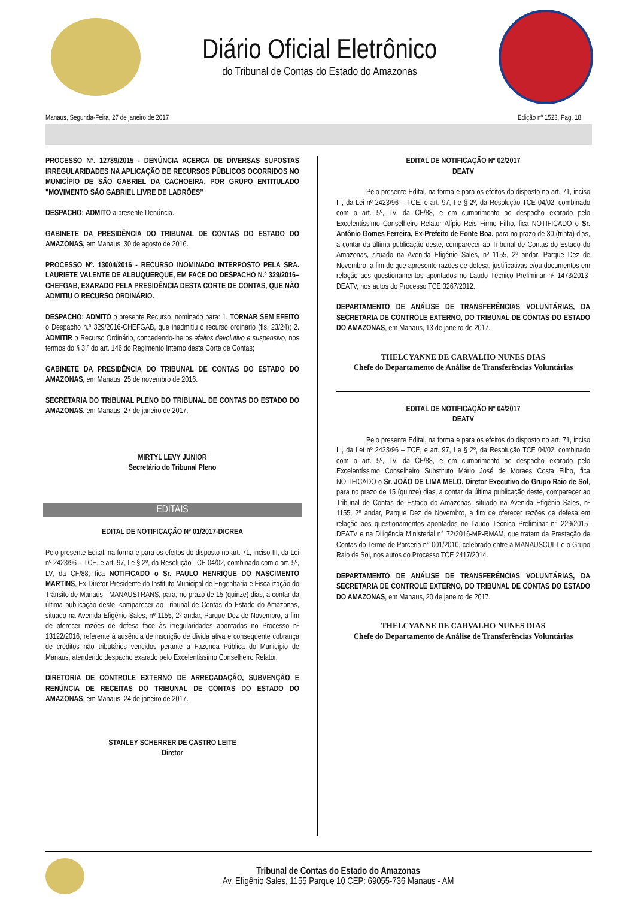Diário Oficial Eletrônico
do Tribunal de Contas do Estado do Amazonas
Manaus, Segunda-Feira, 27 de janeiro de 2017 Edição nº 1523, Pag. 18
PROCESSO Nº. 12789/2015 - DENÚNCIA ACERCA DE DIVERSAS SUPOSTAS IRREGULARIDADES NA APLICAÇÃO DE RECURSOS PÚBLICOS OCORRIDOS NO MUNICÍPIO DE SÃO GABRIEL DA CACHOEIRA, POR GRUPO ENTITULADO "MOVIMENTO SÃO GABRIEL LIVRE DE LADRÕES”
DESPACHO: ADMITO a presente Denúncia.
GABINETE DA PRESIDÊNCIA DO TRIBUNAL DE CONTAS DO ESTADO DO AMAZONAS, em Manaus, 30 de agosto de 2016.
PROCESSO Nº. 13004/2016 - RECURSO INOMINADO INTERPOSTO PELA SRA. LAURIETE VALENTE DE ALBUQUERQUE, EM FACE DO DESPACHO N.º 329/2016–CHEFGAB, EXARADO PELA PRESIDÊNCIA DESTA CORTE DE CONTAS, QUE NÃO ADMITIU O RECURSO ORDINÁRIO.
DESPACHO: ADMITO o presente Recurso Inominado para: 1. TORNAR SEM EFEITO o Despacho n.º 329/2016-CHEFGAB, que inadmitiu o recurso ordinário (fls. 23/24); 2. ADMITIR o Recurso Ordinário, concedendo-lhe os efeitos devolutivo e suspensivo, nos termos do § 3.º do art. 146 do Regimento Interno desta Corte de Contas;
GABINETE DA PRESIDÊNCIA DO TRIBUNAL DE CONTAS DO ESTADO DO AMAZONAS, em Manaus, 25 de novembro de 2016.
SECRETARIA DO TRIBUNAL PLENO DO TRIBUNAL DE CONTAS DO ESTADO DO AMAZONAS, em Manaus, 27 de janeiro de 2017.
MIRTYL LEVY JUNIOR
Secretário do Tribunal Pleno
EDITAIS
EDITAL DE NOTIFICAÇÃO Nº 01/2017-DICREA
Pelo presente Edital, na forma e para os efeitos do disposto no art. 71, inciso III, da Lei nº 2423/96 – TCE, e art. 97, I e § 2º, da Resolução TCE 04/02, combinado com o art. 5º, LV, da CF/88, fica NOTIFICADO o Sr. PAULO HENRIQUE DO NASCIMENTO MARTINS, Ex-Diretor-Presidente do Instituto Municipal de Engenharia e Fiscalização do Trânsito de Manaus - MANAUSTRANS, para, no prazo de 15 (quinze) dias, a contar da última publicação deste, comparecer ao Tribunal de Contas do Estado do Amazonas, situado na Avenida Efigênio Sales, nº 1155, 2º andar, Parque Dez de Novembro, a fim de oferecer razões de defesa face às irregularidades apontadas no Processo nº 13122/2016, referente à ausência de inscrição de dívida ativa e consequente cobrança de créditos não tributários vencidos perante a Fazenda Pública do Município de Manaus, atendendo despacho exarado pelo Excelentíssimo Conselheiro Relator.
DIRETORIA DE CONTROLE EXTERNO DE ARRECADAÇÃO, SUBVENÇÃO E RENÚNCIA DE RECEITAS DO TRIBUNAL DE CONTAS DO ESTADO DO AMAZONAS, em Manaus, 24 de janeiro de 2017.
STANLEY SCHERRER DE CASTRO LEITE
Diretor
EDITAL DE NOTIFICAÇÃO Nº 02/2017
DEATV
Pelo presente Edital, na forma e para os efeitos do disposto no art. 71, inciso III, da Lei nº 2423/96 – TCE, e art. 97, I e § 2º, da Resolução TCE 04/02, combinado com o art. 5º, LV, da CF/88, e em cumprimento ao despacho exarado pelo Excelentíssimo Conselheiro Relator Alípio Reis Firmo Filho, fica NOTIFICADO o Sr. Antônio Gomes Ferreira, Ex-Prefeito de Fonte Boa, para no prazo de 30 (trinta) dias, a contar da última publicação deste, comparecer ao Tribunal de Contas do Estado do Amazonas, situado na Avenida Efigênio Sales, nº 1155, 2º andar, Parque Dez de Novembro, a fim de que apresente razões de defesa, justificativas e/ou documentos em relação aos questionamentos apontados no Laudo Técnico Preliminar nº 1473/2013-DEATV, nos autos do Processo TCE 3267/2012.
DEPARTAMENTO DE ANÁLISE DE TRANSFERÊNCIAS VOLUNTÁRIAS, DA SECRETARIA DE CONTROLE EXTERNO, DO TRIBUNAL DE CONTAS DO ESTADO DO AMAZONAS, em Manaus, 13 de janeiro de 2017.
THELCYANNE DE CARVALHO NUNES DIAS
Chefe do Departamento de Análise de Transferências Voluntárias
EDITAL DE NOTIFICAÇÃO Nº 04/2017
DEATV
Pelo presente Edital, na forma e para os efeitos do disposto no art. 71, inciso III, da Lei nº 2423/96 – TCE, e art. 97, I e § 2º, da Resolução TCE 04/02, combinado com o art. 5º, LV, da CF/88, e em cumprimento ao despacho exarado pelo Excelentíssimo Conselheiro Substituto Mário José de Moraes Costa Filho, fica NOTIFICADO o Sr. JOÃO DE LIMA MELO, Diretor Executivo do Grupo Raio de Sol, para no prazo de 15 (quinze) dias, a contar da última publicação deste, comparecer ao Tribunal de Contas do Estado do Amazonas, situado na Avenida Efigênio Sales, nº 1155, 2º andar, Parque Dez de Novembro, a fim de oferecer razões de defesa em relação aos questionamentos apontados no Laudo Técnico Preliminar n° 229/2015-DEATV e na Diligência Ministerial n° 72/2016-MP-RMAM, que tratam da Prestação de Contas do Termo de Parceria n° 001/2010, celebrado entre a MANAUSCULT e o Grupo Raio de Sol, nos autos do Processo TCE 2417/2014.
DEPARTAMENTO DE ANÁLISE DE TRANSFERÊNCIAS VOLUNTÁRIAS, DA SECRETARIA DE CONTROLE EXTERNO, DO TRIBUNAL DE CONTAS DO ESTADO DO AMAZONAS, em Manaus, 20 de janeiro de 2017.
THELCYANNE DE CARVALHO NUNES DIAS
Chefe do Departamento de Análise de Transferências Voluntárias
Tribunal de Contas do Estado do Amazonas
Av. Efigênio Sales, 1155 Parque 10 CEP: 69055-736 Manaus - AM